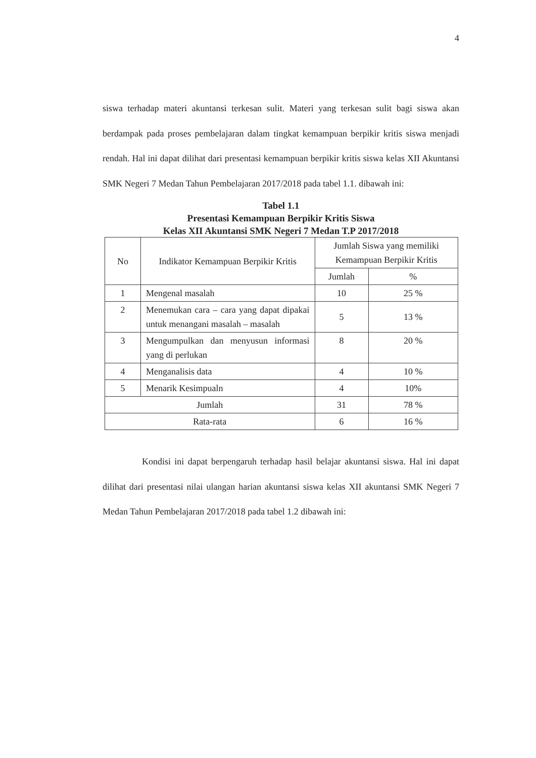4
siswa terhadap materi akuntansi terkesan sulit. Materi yang terkesan sulit bagi siswa akan berdampak pada proses pembelajaran dalam tingkat kemampuan berpikir kritis siswa menjadi rendah. Hal ini dapat dilihat dari presentasi kemampuan berpikir kritis siswa kelas XII Akuntansi SMK Negeri 7 Medan Tahun Pembelajaran 2017/2018 pada tabel 1.1. dibawah ini:
Tabel 1.1
Presentasi Kemampuan Berpikir Kritis Siswa
Kelas XII Akuntansi SMK Negeri 7 Medan T.P 2017/2018
| No | Indikator Kemampuan Berpikir Kritis | Jumlah Siswa yang memiliki Kemampuan Berpikir Kritis | |
| --- | --- | --- | --- |
| | | Jumlah | % |
| 1 | Mengenal masalah | 10 | 25 % |
| 2 | Menemukan cara – cara yang dapat dipakai untuk menangani masalah – masalah | 5 | 13 % |
| 3 | Mengumpulkan dan menyusun informasi yang di perlukan | 8 | 20 % |
| 4 | Menganalisis data | 4 | 10 % |
| 5 | Menarik Kesimpualn | 4 | 10% |
| Jumlah | | 31 | 78 % |
| Rata-rata | | 6 | 16 % |
Kondisi ini dapat berpengaruh terhadap hasil belajar akuntansi siswa. Hal ini dapat dilihat dari presentasi nilai ulangan harian akuntansi siswa kelas XII akuntansi SMK Negeri 7 Medan Tahun Pembelajaran 2017/2018 pada tabel 1.2 dibawah ini: